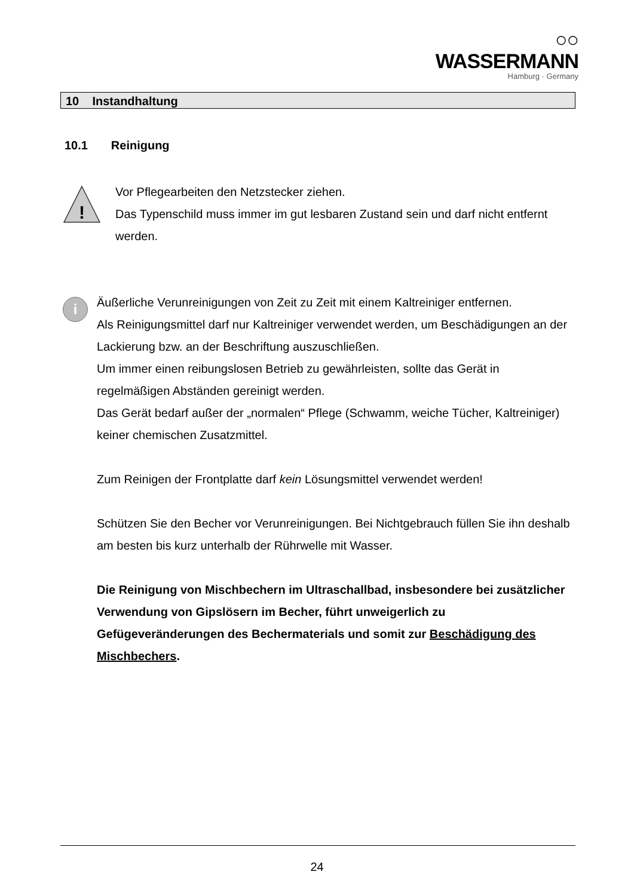○○ WASSERMANN
Hamburg · Germany
10 Instandhaltung
10.1 Reinigung
!
Vor Pflegearbeiten den Netzstecker ziehen.
Das Typenschild muss immer im gut lesbaren Zustand sein und darf nicht entfernt werden.
i
Äußerliche Verunreinigungen von Zeit zu Zeit mit einem Kaltreiniger entfernen.
Als Reinigungsmittel darf nur Kaltreiniger verwendet werden, um Beschädigungen an der Lackierung bzw. an der Beschriftung auszuschließen.
Um immer einen reibungslosen Betrieb zu gewährleisten, sollte das Gerät in regelmäßigen Abständen gereinigt werden.
Das Gerät bedarf außer der „normalen“ Pflege (Schwamm, weiche Tücher, Kaltreiniger) keiner chemischen Zusatzmittel.
Zum Reinigen der Frontplatte darf kein Lösungsmittel verwendet werden!
Schützen Sie den Becher vor Verunreinigungen. Bei Nichtgebrauch füllen Sie ihn deshalb am besten bis kurz unterhalb der Rührwelle mit Wasser.
Die Reinigung von Mischbechern im Ultraschallbad, insbesondere bei zusätzlicher Verwendung von Gipslösern im Becher, führt unweigerlich zu Gefügeveränderungen des Bechermaterials und somit zur Beschädigung des Mischbechers.
24